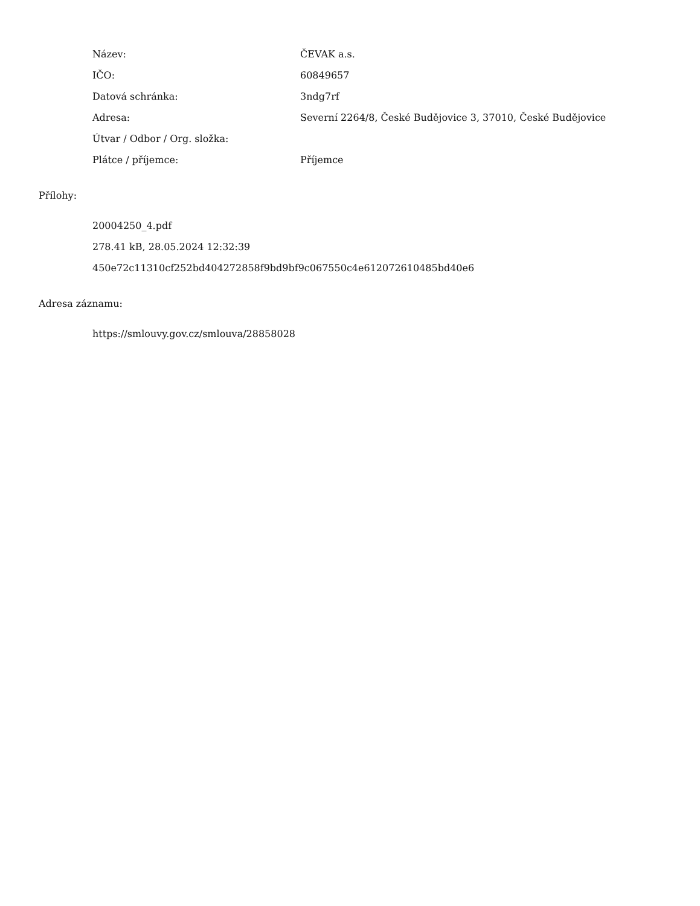| Název: | ČEVAK a.s. |
| IČO: | 60849657 |
| Datová schránka: | 3ndg7rf |
| Adresa: | Severní 2264/8, České Budějovice 3, 37010, České Budějovice |
| Útvar / Odbor / Org. složka: | |
| Plátce / příjemce: | Příjemce |
Přílohy:
20004250_4.pdf
278.41 kB, 28.05.2024 12:32:39
450e72c11310cf252bd404272858f9bd9bf9c067550c4e612072610485bd40e6
Adresa záznamu:
https://smlouvy.gov.cz/smlouva/28858028